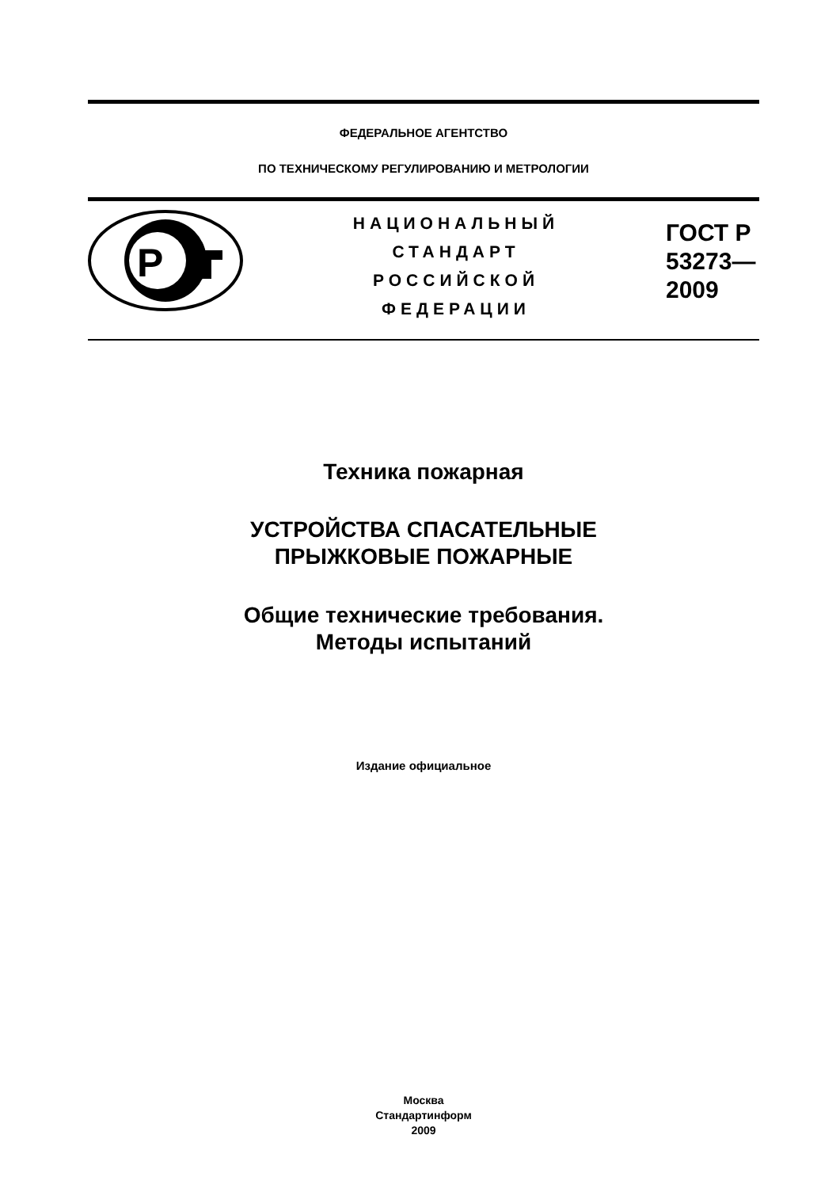ФЕДЕРАЛЬНОЕ АГЕНТСТВО
ПО ТЕХНИЧЕСКОМУ РЕГУЛИРОВАНИЮ И МЕТРОЛОГИИ
P
НАЦИОНАЛЬНЫЙ
СТАНДАРТ
РОССИЙСКОЙ
ФЕДЕРАЦИИ
ГОСТ Р
53273—
2009
Техника пожарная
УСТРОЙСТВА СПАСАТЕЛЬНЫЕ
ПРЫЖКОВЫЕ ПОЖАРНЫЕ
Общие технические требования.
Методы испытаний
Издание официальное
Москва
Стандартинформ
2009